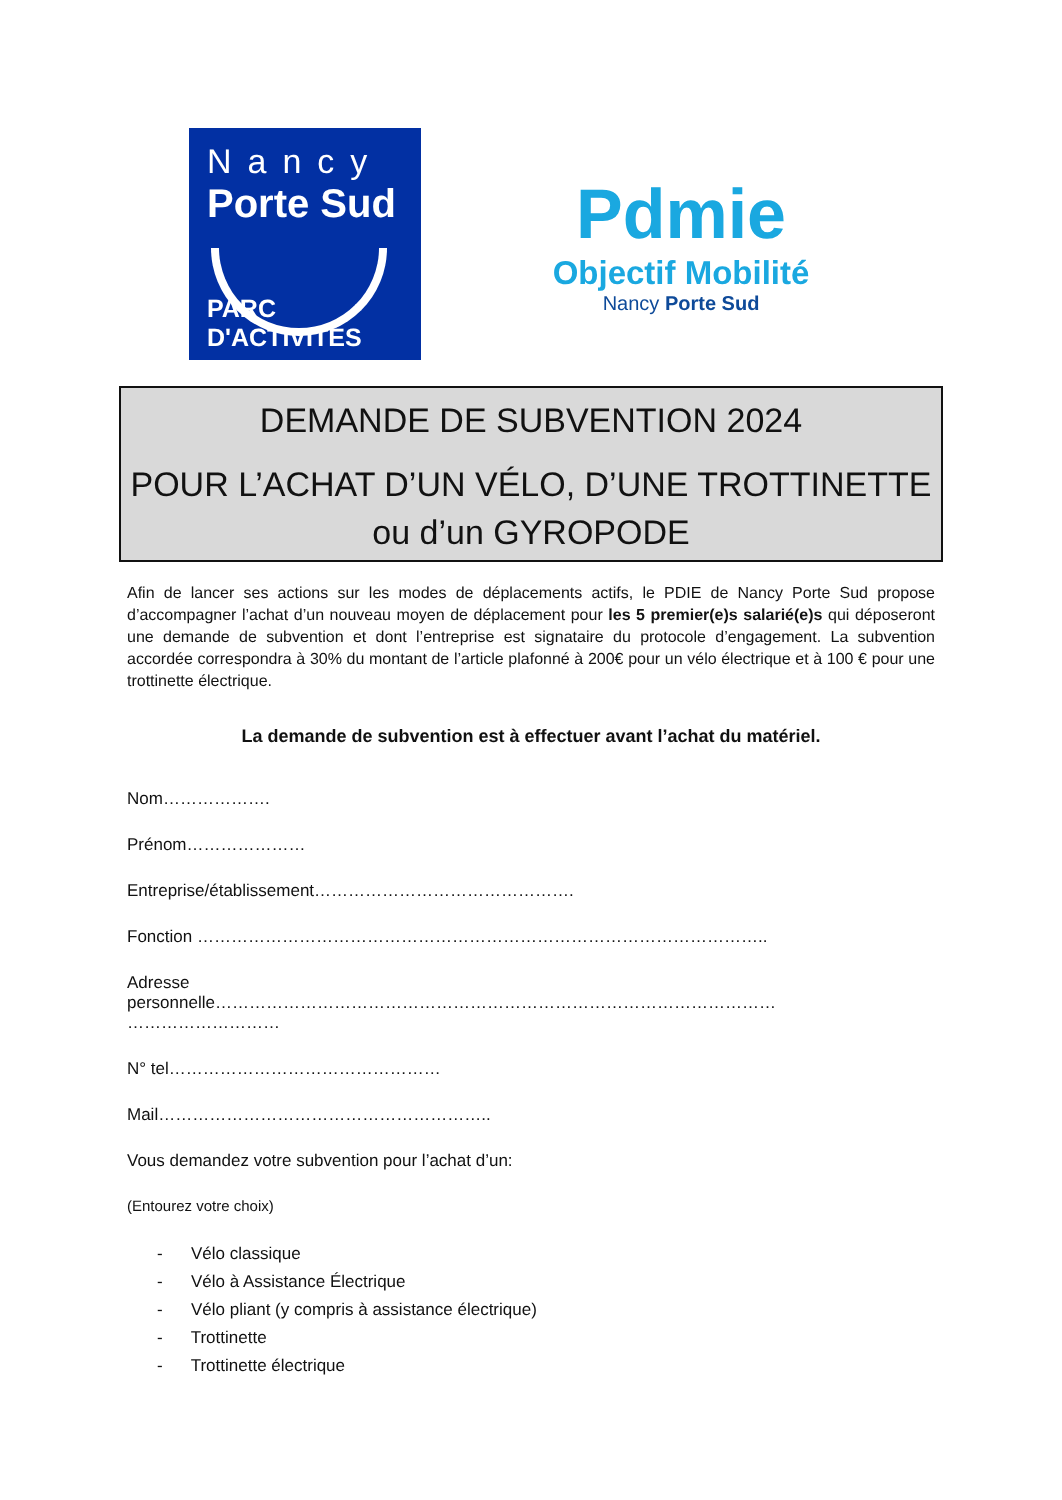Nancy
Porte Sud
PARC D'ACTIVITÉS
Pdmie
Objectif Mobilité
Nancy Porte Sud
DEMANDE DE SUBVENTION 2024
POUR L’ACHAT D’UN VÉLO, D’UNE TROTTINETTE
ou d’un GYROPODE
Afin de lancer ses actions sur les modes de déplacements actifs, le PDIE de Nancy Porte Sud propose d’accompagner l’achat d’un nouveau moyen de déplacement pour les 5 premier(e)s salarié(e)s qui déposeront une demande de subvention et dont l’entreprise est signataire du protocole d’engagement. La subvention accordée correspondra à 30% du montant de l’article plafonné à 200€ pour un vélo électrique et à 100 € pour une trottinette électrique.
La demande de subvention est à effectuer avant l’achat du matériel.
Nom……………….
Prénom…………………
Entreprise/établissement……………………………………….
Fonction ………………………………………………………………………………………..
Adresse
personnelle………………………………………………………………………………………
………………………
N° tel…………………………………………
Mail…………………………………………………..
Vous demandez votre subvention pour l’achat d’un:
(Entourez votre choix)
- Vélo classique
- Vélo à Assistance Électrique
- Vélo pliant (y compris à assistance électrique)
- Trottinette
- Trottinette électrique